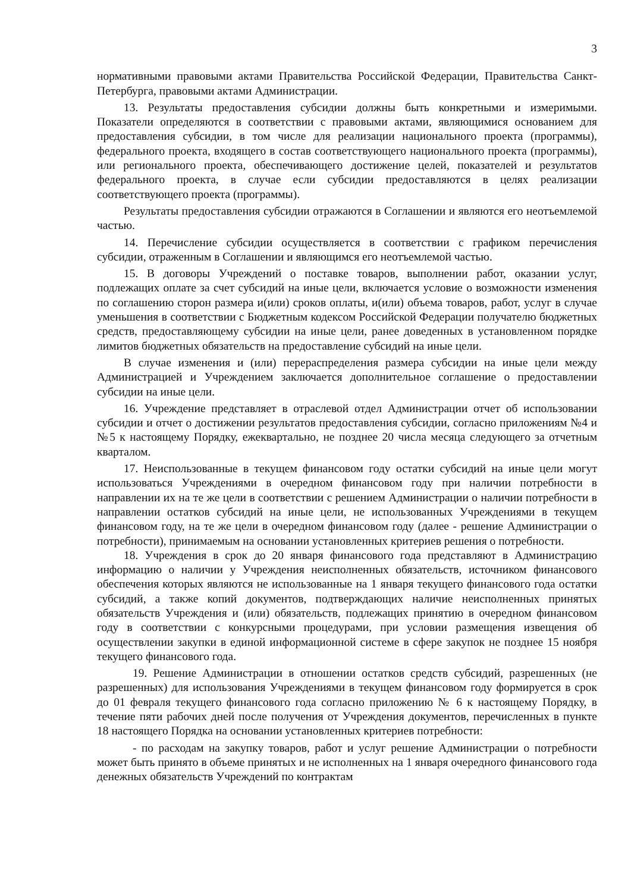3
нормативными правовыми актами Правительства Российской Федерации, Правительства Санкт-Петербурга, правовыми актами Администрации.
13. Результаты предоставления субсидии должны быть конкретными и измеримыми. Показатели определяются в соответствии с правовыми актами, являющимися основанием для предоставления субсидии, в том числе для реализации национального проекта (программы), федерального проекта, входящего в состав соответствующего национального проекта (программы), или регионального проекта, обеспечивающего достижение целей, показателей и результатов федерального проекта, в случае если субсидии предоставляются в целях реализации соответствующего проекта (программы).
Результаты предоставления субсидии отражаются в Соглашении и являются его неотъемлемой частью.
14. Перечисление субсидии осуществляется в соответствии с графиком перечисления субсидии, отраженным в Соглашении и являющимся его неотъемлемой частью.
15. В договоры Учреждений о поставке товаров, выполнении работ, оказании услуг, подлежащих оплате за счет субсидий на иные цели, включается условие о возможности изменения по соглашению сторон размера и(или) сроков оплаты, и(или) объема товаров, работ, услуг в случае уменьшения в соответствии с Бюджетным кодексом Российской Федерации получателю бюджетных средств, предоставляющему субсидии на иные цели, ранее доведенных в установленном порядке лимитов бюджетных обязательств на предоставление субсидий на иные цели.
В случае изменения и (или) перераспределения размера субсидии на иные цели между Администрацией и Учреждением заключается дополнительное соглашение о предоставлении субсидии на иные цели.
16. Учреждение представляет в отраслевой отдел Администрации отчет об использовании субсидии и отчет о достижении результатов предоставления субсидии, согласно приложениям №4 и №5 к настоящему Порядку, ежеквартально, не позднее 20 числа месяца следующего за отчетным кварталом.
17. Неиспользованные в текущем финансовом году остатки субсидий на иные цели могут использоваться Учреждениями в очередном финансовом году при наличии потребности в направлении их на те же цели в соответствии с решением Администрации о наличии потребности в направлении остатков субсидий на иные цели, не использованных Учреждениями в текущем финансовом году, на те же цели в очередном финансовом году (далее - решение Администрации о потребности), принимаемым на основании установленных критериев решения о потребности.
18. Учреждения в срок до 20 января финансового года представляют в Администрацию информацию о наличии у Учреждения неисполненных обязательств, источником финансового обеспечения которых являются не использованные на 1 января текущего финансового года остатки субсидий, а также копий документов, подтверждающих наличие неисполненных принятых обязательств Учреждения и (или) обязательств, подлежащих принятию в очередном финансовом году в соответствии с конкурсными процедурами, при условии размещения извещения об осуществлении закупки в единой информационной системе в сфере закупок не позднее 15 ноября текущего финансового года.
19. Решение Администрации в отношении остатков средств субсидий, разрешенных (не разрешенных) для использования Учреждениями в текущем финансовом году формируется в срок до 01 февраля текущего финансового года согласно приложению № 6 к настоящему Порядку, в течение пяти рабочих дней после получения от Учреждения документов, перечисленных в пункте 18 настоящего Порядка на основании установленных критериев потребности:
- по расходам на закупку товаров, работ и услуг решение Администрации о потребности может быть принято в объеме принятых и не исполненных на 1 января очередного финансового года денежных обязательств Учреждений по контрактам